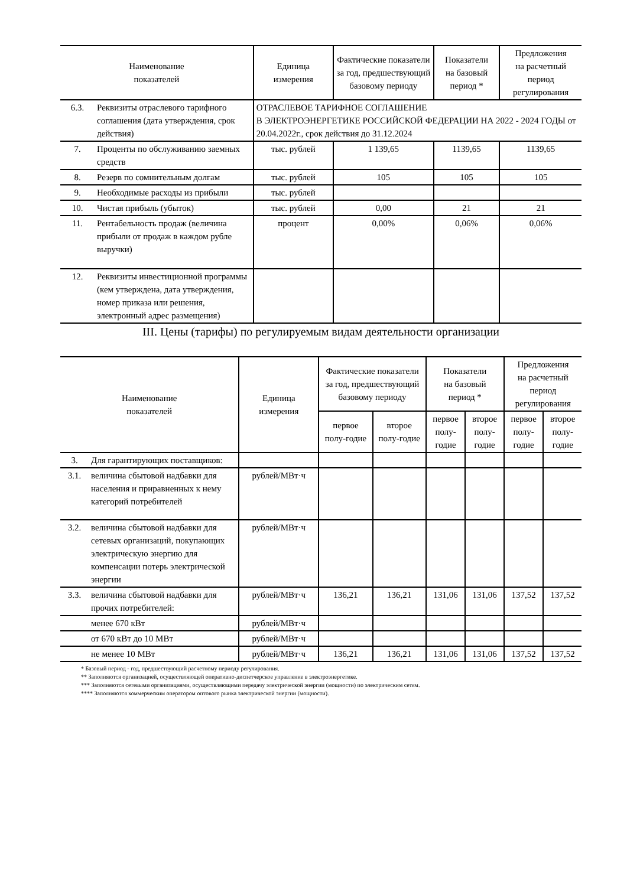| Наименование показателей | | Единица измерения | Фактические показатели за год, предшествующий базовому периоду | Показатели на базовый период * | Предложения на расчетный период регулирования |
| --- | --- | --- | --- | --- | --- |
| 6.3. | Реквизиты отраслевого тарифного соглашения (дата утверждения, срок действия) | ОТРАСЛЕВОЕ ТАРИФНОЕ СОГЛАШЕНИЕ В ЭЛЕКТРОЭНЕРГЕТИКЕ РОССИЙСКОЙ ФЕДЕРАЦИИ НА 2022 - 2024 ГОДЫ от 20.04.2022г., срок действия до 31.12.2024 | | | |
| 7. | Проценты по обслуживанию заемных средств | тыс. рублей | 1 139,65 | 1139,65 | 1139,65 |
| 8. | Резерв по сомнительным долгам | тыс. рублей | 105 | 105 | 105 |
| 9. | Необходимые расходы из прибыли | тыс. рублей | | | |
| 10. | Чистая прибыль (убыток) | тыс. рублей | 0,00 | 21 | 21 |
| 11. | Рентабельность продаж (величина прибыли от продаж в каждом рубле выручки) | процент | 0,00% | 0,06% | 0,06% |
| 12. | Реквизиты инвестиционной программы (кем утверждена, дата утверждения, номер приказа или решения, электронный адрес размещения) | | | | |
III. Цены (тарифы) по регулируемым видам деятельности организации
| Наименование показателей | | Единица измерения | Фактические показатели за год, предшествующий базовому периоду | | Показатели на базовый период * | | Предложения на расчетный период регулирования | |
| --- | --- | --- | --- | --- | --- | --- | --- | --- |
| | | | первое полу-годие | второе полу-годие | первое полу-годие | второе полу-годие | первое полу-годие | второе полу-годие |
| 3. | Для гарантирующих поставщиков: | | | | | | | |
| 3.1. | величина сбытовой надбавки для населения и приравненных к нему категорий потребителей | рублей/МВт·ч | | | | | | |
| 3.2. | величина сбытовой надбавки для сетевых организаций, покупающих электрическую энергию для компенсации потерь электрической энергии | рублей/МВт·ч | | | | | | |
| 3.3. | величина сбытовой надбавки для прочих потребителей: | рублей/МВт·ч | 136,21 | 136,21 | 131,06 | 131,06 | 137,52 | 137,52 |
| | менее 670 кВт | рублей/МВт·ч | | | | | | |
| | от 670 кВт до 10 МВт | рублей/МВт·ч | | | | | | |
| | не менее 10 МВт | рублей/МВт·ч | 136,21 | 136,21 | 131,06 | 131,06 | 137,52 | 137,52 |
* Базовый период - год, предшествующий расчетному периоду регулирования.
** Заполняются организацией, осуществляющей оперативно-диспетчерское управление в электроэнергетике.
*** Заполняются сетевыми организациями, осуществляющими передачу электрической энергии (мощности) по электрическим сетям.
**** Заполняются коммерческим оператором оптового рынка электрической энергии (мощности).